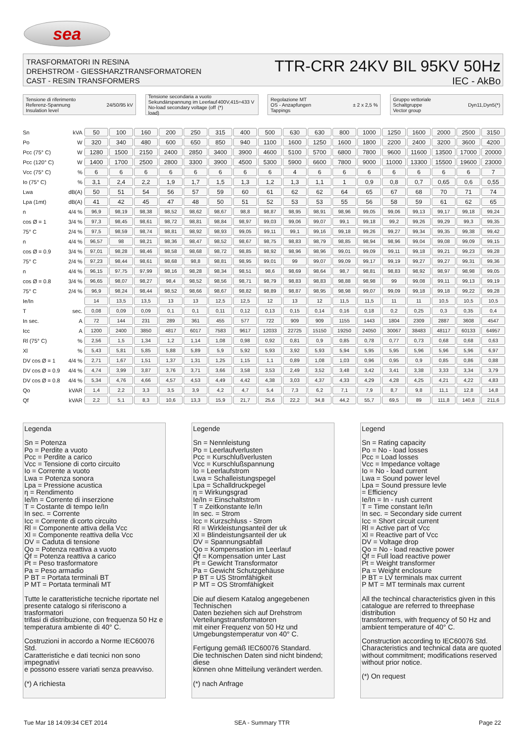sea
TRASFORMATORI IN RESINA
DREHSTROM - GIESSHARZTRANSFORMATOREN
CAST - RESIN TRANSFORMERS
TTR-CRR 24KV BIL 95KV 50Hz
IEC - AkBo
Tensione di riferimento
Referenz-Spannung
Insulation level 24/50/95 kV
Tensione secondaria a vuoto
Sekundärspannung im Leerlauf
No-load secondary voltage (off load) 400V,415÷433 V (*)
Regolazione MT
OS - Anzapfungen
Tappings ± 2 x 2,5 %
Gruppo vettoriale
Schaltgruppe
Vector group Dyn11,Dyn5(*)
| Sn | kVA | 50 | 100 | 160 | 200 | 250 | 315 | 400 | 500 | 630 | 630 | 800 | 1000 | 1250 | 1600 | 2000 | 2500 | 3150 |
| Po | W | 320 | 340 | 480 | 600 | 650 | 850 | 940 | 1100 | 1600 | 1250 | 1600 | 1800 | 2200 | 2400 | 3200 | 3600 | 4200 |
| Pcc (75° C) | W | 1280 | 1500 | 2150 | 2400 | 2850 | 3400 | 3900 | 4600 | 5100 | 5700 | 6800 | 7800 | 9600 | 11600 | 13500 | 17000 | 20000 |
| Pcc (120° C) | W | 1400 | 1700 | 2500 | 2800 | 3300 | 3900 | 4500 | 5300 | 5900 | 6600 | 7800 | 9000 | 11000 | 13300 | 15500 | 19600 | 23000 |
| Vcc (75° C) | % | 6 | 6 | 6 | 6 | 6 | 6 | 6 | 6 | 4 | 6 | 6 | 6 | 6 | 6 | 6 | 6 | 7 |
| Io (75° C) | % | 3,1 | 2,4 | 2,2 | 1,9 | 1,7 | 1,5 | 1,3 | 1,2 | 1,3 | 1,1 | 1 | 0,9 | 0,8 | 0,7 | 0,65 | 0,6 | 0,55 |
| Lwa | dB(A) | 50 | 51 | 54 | 56 | 57 | 59 | 60 | 61 | 62 | 62 | 64 | 65 | 67 | 68 | 70 | 71 | 74 |
| Lpa (1mt) | dB(A) | 41 | 42 | 45 | 47 | 48 | 50 | 51 | 52 | 53 | 53 | 55 | 56 | 58 | 59 | 61 | 62 | 65 |
| n | 4/4 % | 96,9 | 98,19 | 98,38 | 98,52 | 98,62 | 98,67 | 98,8 | 98,87 | 98,95 | 98,91 | 98,96 | 99,05 | 99,06 | 99,13 | 99,17 | 99,18 | 99,24 |
| cos Ø = 1 | 3/4 % | 97,3 | 98,45 | 98,61 | 98,72 | 98,81 | 98,84 | 98,97 | 99,03 | 99,06 | 99,07 | 99,1 | 99,18 | 99,2 | 99,26 | 99,29 | 99,3 | 99,35 |
| 75° C | 2/4 % | 97,5 | 98,59 | 98,74 | 98,81 | 98,92 | 98,93 | 99,05 | 99,11 | 99,1 | 99,16 | 99,18 | 99,26 | 99,27 | 99,34 | 99,35 | 99,38 | 99,42 |
| n | 4/4 % | 96,57 | 98 | 98,21 | 98,36 | 98,47 | 98,52 | 98,67 | 98,75 | 98,83 | 98,79 | 98,85 | 98,94 | 98,96 | 99,04 | 99,08 | 99,09 | 99,15 |
| cos Ø = 0.9 | 3/4 % | 97,01 | 98,28 | 98,46 | 98,58 | 98,68 | 98,72 | 98,85 | 98,92 | 98,96 | 98,96 | 99,01 | 99,09 | 99,11 | 99,18 | 99,21 | 99,23 | 99,28 |
| 75° C | 2/4 % | 97,23 | 98,44 | 98,61 | 98,68 | 98,8 | 98,81 | 98,95 | 99,01 | 99 | 99,07 | 99,09 | 99,17 | 99,19 | 99,27 | 99,27 | 99,31 | 99,36 |
| n | 4/4 % | 96,15 | 97,75 | 97,99 | 98,16 | 98,28 | 98,34 | 98,51 | 98,6 | 98,69 | 98,64 | 98,7 | 98,81 | 98,83 | 98,92 | 98,97 | 98,98 | 99,05 |
| cos Ø = 0.8 | 3/4 % | 96,65 | 98,07 | 98,27 | 98,4 | 98,52 | 98,56 | 98,71 | 98,79 | 98,83 | 98,83 | 98,88 | 98,98 | 99 | 99,08 | 99,11 | 99,13 | 99,19 |
| 75° C | 2/4 % | 96,9 | 98,24 | 98,44 | 98,52 | 98,66 | 98,67 | 98,82 | 98,89 | 98,87 | 98,95 | 98,98 | 99,07 | 99,09 | 99,18 | 99,18 | 99,22 | 99,28 |
| Ie/In | | 14 | 13,5 | 13,5 | 13 | 13 | 12,5 | 12,5 | 12 | 13 | 12 | 11,5 | 11,5 | 11 | 11 | 10,5 | 10,5 | 10,5 |
| T | sec. | 0,08 | 0,09 | 0,09 | 0,1 | 0,1 | 0,11 | 0,12 | 0,13 | 0,15 | 0,14 | 0,16 | 0,18 | 0,2 | 0,25 | 0,3 | 0,35 | 0,4 |
| In sec. | A | 72 | 144 | 231 | 289 | 361 | 455 | 577 | 722 | 909 | 909 | 1155 | 1443 | 1804 | 2309 | 2887 | 3608 | 4547 |
| Icc | A | 1200 | 2400 | 3850 | 4817 | 6017 | 7583 | 9617 | 12033 | 22725 | 15150 | 19250 | 24050 | 30067 | 38483 | 48117 | 60133 | 64957 |
| Rl (75° C) | % | 2,56 | 1,5 | 1,34 | 1,2 | 1,14 | 1,08 | 0,98 | 0,92 | 0,81 | 0,9 | 0,85 | 0,78 | 0,77 | 0,73 | 0,68 | 0,68 | 0,63 |
| Xl | % | 5,43 | 5,81 | 5,85 | 5,88 | 5,89 | 5,9 | 5,92 | 5,93 | 3,92 | 5,93 | 5,94 | 5,95 | 5,95 | 5,96 | 5,96 | 5,96 | 6,97 |
| DV cos Ø = 1 | 4/4 % | 2,71 | 1,67 | 1,51 | 1,37 | 1,31 | 1,25 | 1,15 | 1,1 | 0,89 | 1,08 | 1,03 | 0,96 | 0,95 | 0,9 | 0,85 | 0,86 | 0,88 |
| DV cos Ø = 0.9 | 4/4 % | 4,74 | 3,99 | 3,87 | 3,76 | 3,71 | 3,66 | 3,58 | 3,53 | 2,49 | 3,52 | 3,48 | 3,42 | 3,41 | 3,38 | 3,33 | 3,34 | 3,79 |
| DV cos Ø = 0.8 | 4/4 % | 5,34 | 4,76 | 4,66 | 4,57 | 4,53 | 4,49 | 4,42 | 4,38 | 3,03 | 4,37 | 4,33 | 4,29 | 4,28 | 4,25 | 4,21 | 4,22 | 4,83 |
| Qo | kVAR | 1,4 | 2,2 | 3,3 | 3,5 | 3,9 | 4,2 | 4,7 | 5,4 | 7,3 | 6,2 | 7,1 | 7,9 | 8,7 | 9,8 | 11,1 | 12,8 | 14,8 |
| Qf | kVAR | 2,2 | 5,1 | 8,3 | 10,6 | 13,3 | 15,9 | 21,7 | 25,6 | 22,2 | 34,8 | 44,2 | 55,7 | 69,5 | 89 | 111,8 | 140,8 | 211,6 |
Legenda
Sn = Potenza
Po = Perdite a vuoto
Pcc = Perdite a carico
Vcc = Tensione di corto circuito
Io = Corrente a vuoto
Lwa = Potenza sonora
Lpa = Pressione acustica
η = Rendimento
Ie/In = Corrente di inserzione
T = Costante di tempo Ie/In
In sec. = Corrente
Icc = Corrente di corto circuito
Rl = Componente attiva della Vcc
Xl = Componente reattiva della Vcc
DV = Caduta di tensione
Qo = Potenza reattiva a vuoto
Qf = Potenza reattiva a carico
Pt = Peso trasformatore
Pa = Peso armadio
P BT = Portata terminali BT
P MT = Portata terminali MT
Tutte le caratteristiche tecniche riportate nel presente catalogo si riferiscono a trasformatori
trifasi di distribuzione, con frequenza 50 Hz e temperatura ambiente di 40° C.
Costruzioni in accordo a Norme IEC60076 Std.
Caratteristiche e dati tecnici non sono impegnativi
e possono essere variati senza preavviso.
(*) A richiesta
Legende
Sn = Nennleistung
Po = Leerlaufverlusten
Pcc = Kurschlußverlusten
Vcc = Kurschlußspannung
Io = Leerlaufstrom
Lwa = Schalleistungspegel
Lpa = Schalldruckpegel
η = Wirkungsgrad
Ie/In = Einschaltstrom
T = Zeitkonstante Ie/In
In sec. = Strom
Icc = Kurzschluss - Strom
Rl = Wirkleistungsanteil der uk
Xl = Blindeistungsanteil der uk
DV = Spannungsabfall
Qo = Kompensation im Leerlauf
Qf = Kompensation unter Last
Pt = Gewicht Transformator
Pa = Gewicht Schutzgehäuse
P BT = US Stromfähigkeit
P MT = OS Stromfähigkeit
Die auf diesem Katalog angegebenen Technischen
Daten beziehen sich auf Drehstrom Verteilungstransformatoren
mit einer Frequenz von 50 Hz und Umgebungstemperatur von 40° C.
Fertigung gemäß IEC60076 Standard.
Die technischen Daten sind nicht bindend; diese
können ohne Mitteilung verändert werden.
(*) nach Anfrage
Legend
Sn = Rating capacity
Po = No - load losses
Pcc = Load losses
Vcc = Impedance voltage
Io = No - load current
Lwa = Sound power level
Lpa = Sound pressure levle
= Efficiency
Ie/In = In - rush current
T = Time constant Ie/In
In sec. = Secondary side current
Icc = Short circuit current
Rl = Active part of Vcc
Xl = Reactive part of Vcc
DV = Voltage drop
Qo = No - load reactive power
Qf = Full load reactive power
Pt = Weight transformer
Pa = Weight enclosure
P BT = LV terminals max current
P MT = MT terminals max current
All the techincal characteristics given in this catalogue are referred to threephase distribution
transformers, with frequency of 50 Hz and ambient temperature of 40° C.
Construction according to IEC60076 Std.
Characteristics and technical data are quoted
without commitment; modifications reserved without prior notice.
(*) On request
Tue Mar 18 14:09:34 CET 2014 SEA - Summary TTR Page 22